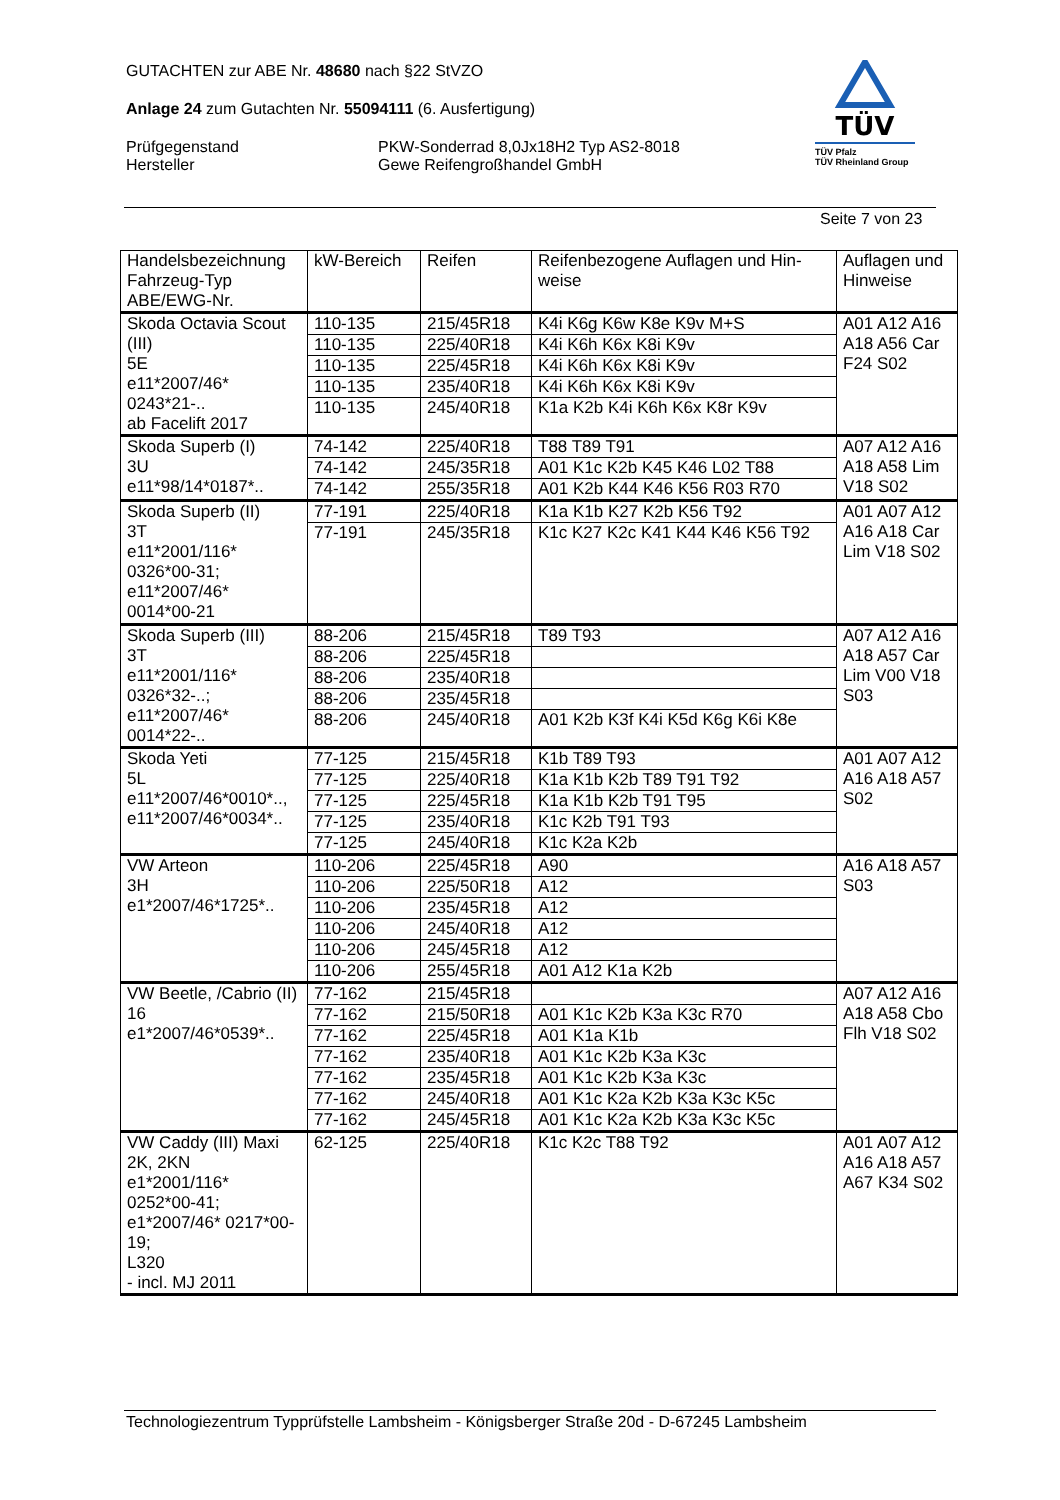GUTACHTEN zur ABE Nr. 48680 nach §22 StVZO
Anlage 24 zum Gutachten Nr. 55094111 (6. Ausfertigung)
Prüfgegenstand
Hersteller
PKW-Sonderrad 8,0Jx18H2 Typ AS2-8018
Gewe Reifengroßhandel GmbH
TÜV
TÜV Pfalz
TÜV Rheinland Group
Seite 7 von 23
| Handelsbezeichnung Fahrzeug-Typ ABE/EWG-Nr. | kW-Bereich | Reifen | Reifenbezogene Auflagen und Hin-weise | Auflagen und Hinweise |
| Skoda Octavia Scout (III) 5E e11*2007/46* 0243*21-.. ab Facelift 2017 | 110-135 | 215/45R18 | K4i K6g K6w K8e K9v M+S | A01 A12 A16 A18 A56 Car F24 S02 |
| | 110-135 | 225/40R18 | K4i K6h K6x K8i K9v | |
| | 110-135 | 225/45R18 | K4i K6h K6x K8i K9v | |
| | 110-135 | 235/40R18 | K4i K6h K6x K8i K9v | |
| | 110-135 | 245/40R18 | K1a K2b K4i K6h K6x K8r K9v | |
| Skoda Superb (I) 3U e11*98/14*0187*.. | 74-142 | 225/40R18 | T88 T89 T91 | A07 A12 A16 A18 A58 Lim V18 S02 |
| | 74-142 | 245/35R18 | A01 K1c K2b K45 K46 L02 T88 | |
| | 74-142 | 255/35R18 | A01 K2b K44 K46 K56 R03 R70 | |
| Skoda Superb (II) 3T e11*2001/116* 0326*00-31; e11*2007/46* 0014*00-21 | 77-191 | 225/40R18 | K1a K1b K27 K2b K56 T92 | A01 A07 A12 A16 A18 Car Lim V18 S02 |
| | 77-191 | 245/35R18 | K1c K27 K2c K41 K44 K46 K56 T92 | |
| Skoda Superb (III) 3T e11*2001/116* 0326*32-..; e11*2007/46* 0014*22-.. | 88-206 | 215/45R18 | T89 T93 | A07 A12 A16 A18 A57 Car Lim V00 V18 S03 |
| | 88-206 | 225/45R18 | | |
| | 88-206 | 235/40R18 | | |
| | 88-206 | 235/45R18 | | |
| | 88-206 | 245/40R18 | A01 K2b K3f K4i K5d K6g K6i K8e | |
| Skoda Yeti 5L e11*2007/46*0010*.., e11*2007/46*0034*.. | 77-125 | 215/45R18 | K1b T89 T93 | A01 A07 A12 A16 A18 A57 S02 |
| | 77-125 | 225/40R18 | K1a K1b K2b T89 T91 T92 | |
| | 77-125 | 225/45R18 | K1a K1b K2b T91 T95 | |
| | 77-125 | 235/40R18 | K1c K2b T91 T93 | |
| | 77-125 | 245/40R18 | K1c K2a K2b | |
| VW Arteon 3H e1*2007/46*1725*.. | 110-206 | 225/45R18 | A90 | A16 A18 A57 S03 |
| | 110-206 | 225/50R18 | A12 | |
| | 110-206 | 235/45R18 | A12 | |
| | 110-206 | 245/40R18 | A12 | |
| | 110-206 | 245/45R18 | A12 | |
| | 110-206 | 255/45R18 | A01 A12 K1a K2b | |
| VW Beetle, /Cabrio (II) 16 e1*2007/46*0539*.. | 77-162 | 215/45R18 | | A07 A12 A16 A18 A58 Cbo Flh V18 S02 |
| | 77-162 | 215/50R18 | A01 K1c K2b K3a K3c R70 | |
| | 77-162 | 225/45R18 | A01 K1a K1b | |
| | 77-162 | 235/40R18 | A01 K1c K2b K3a K3c | |
| | 77-162 | 235/45R18 | A01 K1c K2b K3a K3c | |
| | 77-162 | 245/40R18 | A01 K1c K2a K2b K3a K3c K5c | |
| | 77-162 | 245/45R18 | A01 K1c K2a K2b K3a K3c K5c | |
| VW Caddy (III) Maxi 2K, 2KN e1*2001/116* 0252*00-41; e1*2007/46* 0217*00-19; L320 - incl. MJ 2011 | 62-125 | 225/40R18 | K1c K2c T88 T92 | A01 A07 A12 A16 A18 A57 A67 K34 S02 |
Technologiezentrum Typprüfstelle Lambsheim - Königsberger Straße 20d - D-67245 Lambsheim